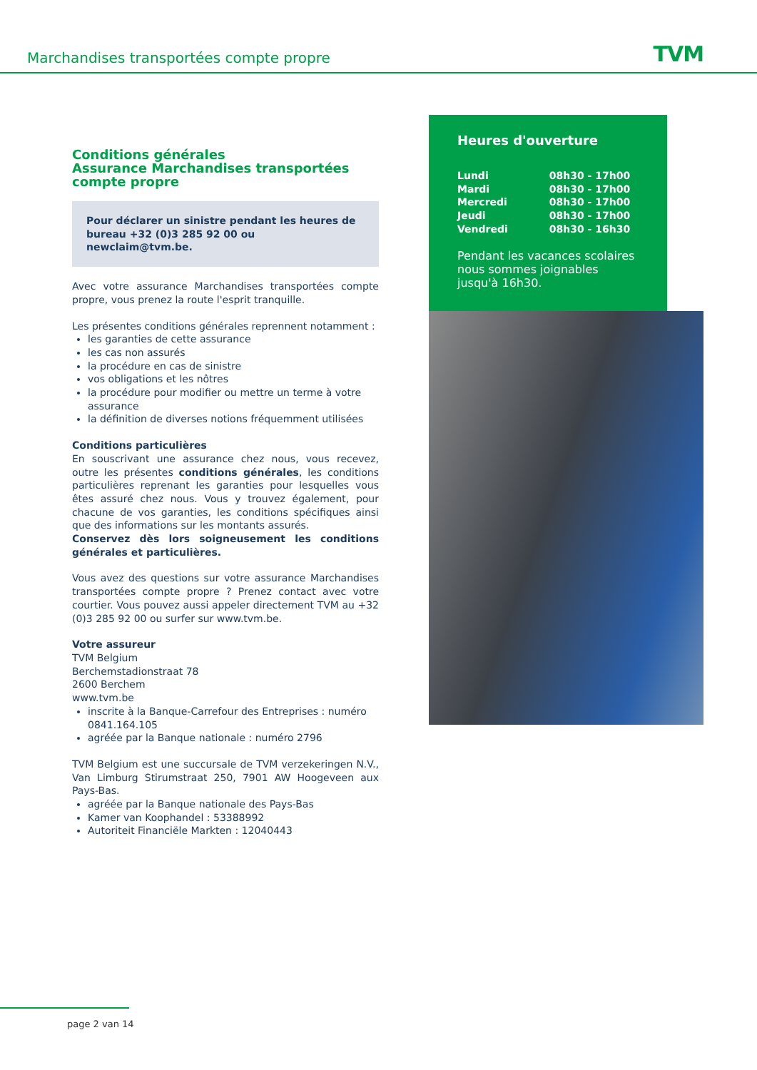Marchandises transportées compte propre
TVM
Conditions générales
Assurance Marchandises transportées
compte propre
Pour déclarer un sinistre pendant les heures de bureau +32 (0)3 285 92 00 ou newclaim@tvm.be.
Avec votre assurance Marchandises transportées compte propre, vous prenez la route l'esprit tranquille.
Les présentes conditions générales reprennent notamment :
les garanties de cette assurance
les cas non assurés
la procédure en cas de sinistre
vos obligations et les nôtres
la procédure pour modifier ou mettre un terme à votre assurance
la définition de diverses notions fréquemment utilisées
Conditions particulières
En souscrivant une assurance chez nous, vous recevez, outre les présentes conditions générales, les conditions particulières reprenant les garanties pour lesquelles vous êtes assuré chez nous. Vous y trouvez également, pour chacune de vos garanties, les conditions spécifiques ainsi que des informations sur les montants assurés.
Conservez dès lors soigneusement les conditions générales et particulières.
Vous avez des questions sur votre assurance Marchandises transportées compte propre ? Prenez contact avec votre courtier. Vous pouvez aussi appeler directement TVM au +32 (0)3 285 92 00 ou surfer sur www.tvm.be.
Votre assureur
TVM Belgium
Berchemstadionstraat 78
2600 Berchem
www.tvm.be
inscrite à la Banque-Carrefour des Entreprises : numéro 0841.164.105
agréée par la Banque nationale : numéro 2796
TVM Belgium est une succursale de TVM verzekeringen N.V., Van Limburg Stirumstraat 250, 7901 AW Hoogeveen aux Pays-Bas.
agréée par la Banque nationale des Pays-Bas
Kamer van Koophandel : 53388992
Autoriteit Financiële Markten : 12040443
Heures d'ouverture
| Lundi | 08h30 - 17h00 |
| Mardi | 08h30 - 17h00 |
| Mercredi | 08h30 - 17h00 |
| Jeudi | 08h30 - 17h00 |
| Vendredi | 08h30 - 16h30 |
Pendant les vacances scolaires nous sommes joignables jusqu'à 16h30.
page 2 van 14